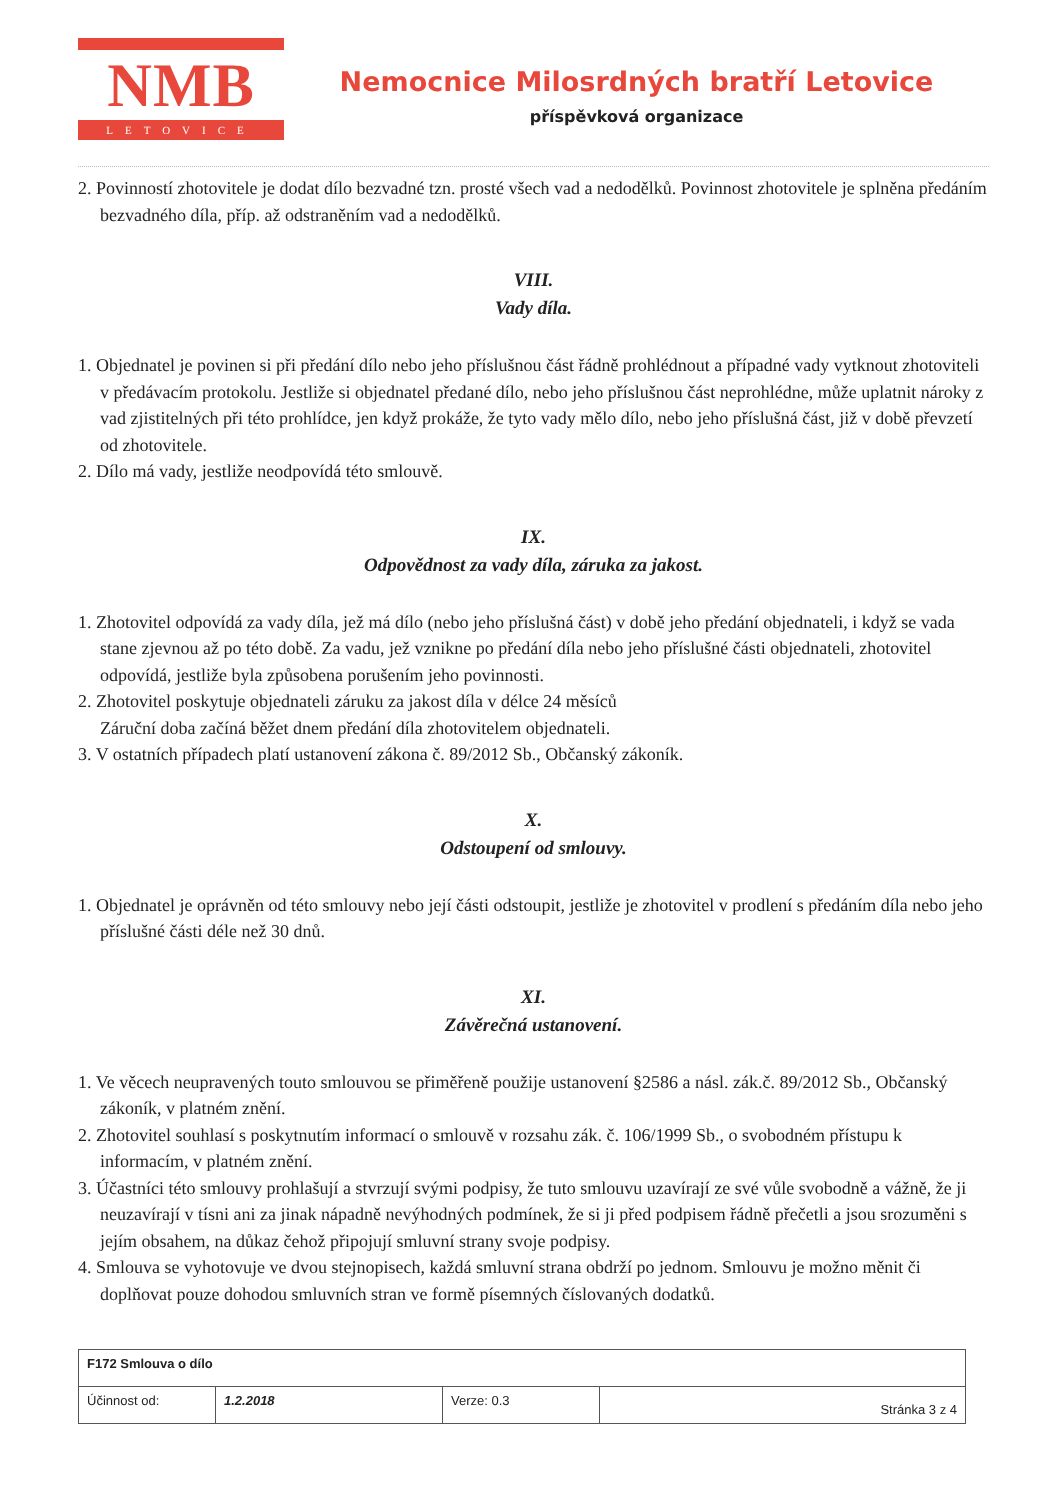NMB
LETOVICE
Nemocnice Milosrdných bratří Letovice
příspěvková organizace
2. Povinností zhotovitele je dodat dílo bezvadné tzn. prosté všech vad a nedodělků. Povinnost zhotovitele je splněna předáním bezvadného díla, příp. až odstraněním vad a nedodělků.
VIII.
Vady díla.
1. Objednatel je povinen si při předání dílo nebo jeho příslušnou část řádně prohlédnout a případné vady vytknout zhotoviteli v předávacím protokolu. Jestliže si objednatel předané dílo, nebo jeho příslušnou část neprohlédne, může uplatnit nároky z vad zjistitelných při této prohlídce, jen když prokáže, že tyto vady mělo dílo, nebo jeho příslušná část, již v době převzetí od zhotovitele.
2. Dílo má vady, jestliže neodpovídá této smlouvě.
IX.
Odpovědnost za vady díla, záruka za jakost.
1. Zhotovitel odpovídá za vady díla, jež má dílo (nebo jeho příslušná část) v době jeho předání objednateli, i když se vada stane zjevnou až po této době. Za vadu, jež vznikne po předání díla nebo jeho příslušné části objednateli, zhotovitel odpovídá, jestliže byla způsobena porušením jeho povinnosti.
2. Zhotovitel poskytuje objednateli záruku za jakost díla v délce 24 měsíců
Záruční doba začíná běžet dnem předání díla zhotovitelem objednateli.
3. V ostatních případech platí ustanovení zákona č. 89/2012 Sb., Občanský zákoník.
X.
Odstoupení od smlouvy.
1. Objednatel je oprávněn od této smlouvy nebo její části odstoupit, jestliže je zhotovitel v prodlení s předáním díla nebo jeho příslušné části déle než 30 dnů.
XI.
Závěrečná ustanovení.
1. Ve věcech neupravených touto smlouvou se přiměřeně použije ustanovení §2586 a násl. zák.č. 89/2012 Sb., Občanský zákoník, v platném znění.
2. Zhotovitel souhlasí s poskytnutím informací o smlouvě v rozsahu zák. č. 106/1999 Sb., o svobodném přístupu k informacím, v platném znění.
3. Účastníci této smlouvy prohlašují a stvrzují svými podpisy, že tuto smlouvu uzavírají ze své vůle svobodně a vážně, že ji neuzavírají v tísni ani za jinak nápadně nevýhodných podmínek, že si ji před podpisem řádně přečetli a jsou srozuměni s jejím obsahem, na důkaz čehož připojují smluvní strany svoje podpisy.
4. Smlouva se vyhotovuje ve dvou stejnopisech, každá smluvní strana obdrží po jednom. Smlouvu je možno měnit či doplňovat pouze dohodou smluvních stran ve formě písemných číslovaných dodatků.
| F172 Smlouva o dílo | | | |
| Účinnost od: | 1.2.2018 | Verze: 0.3 | Stránka 3 z 4 |